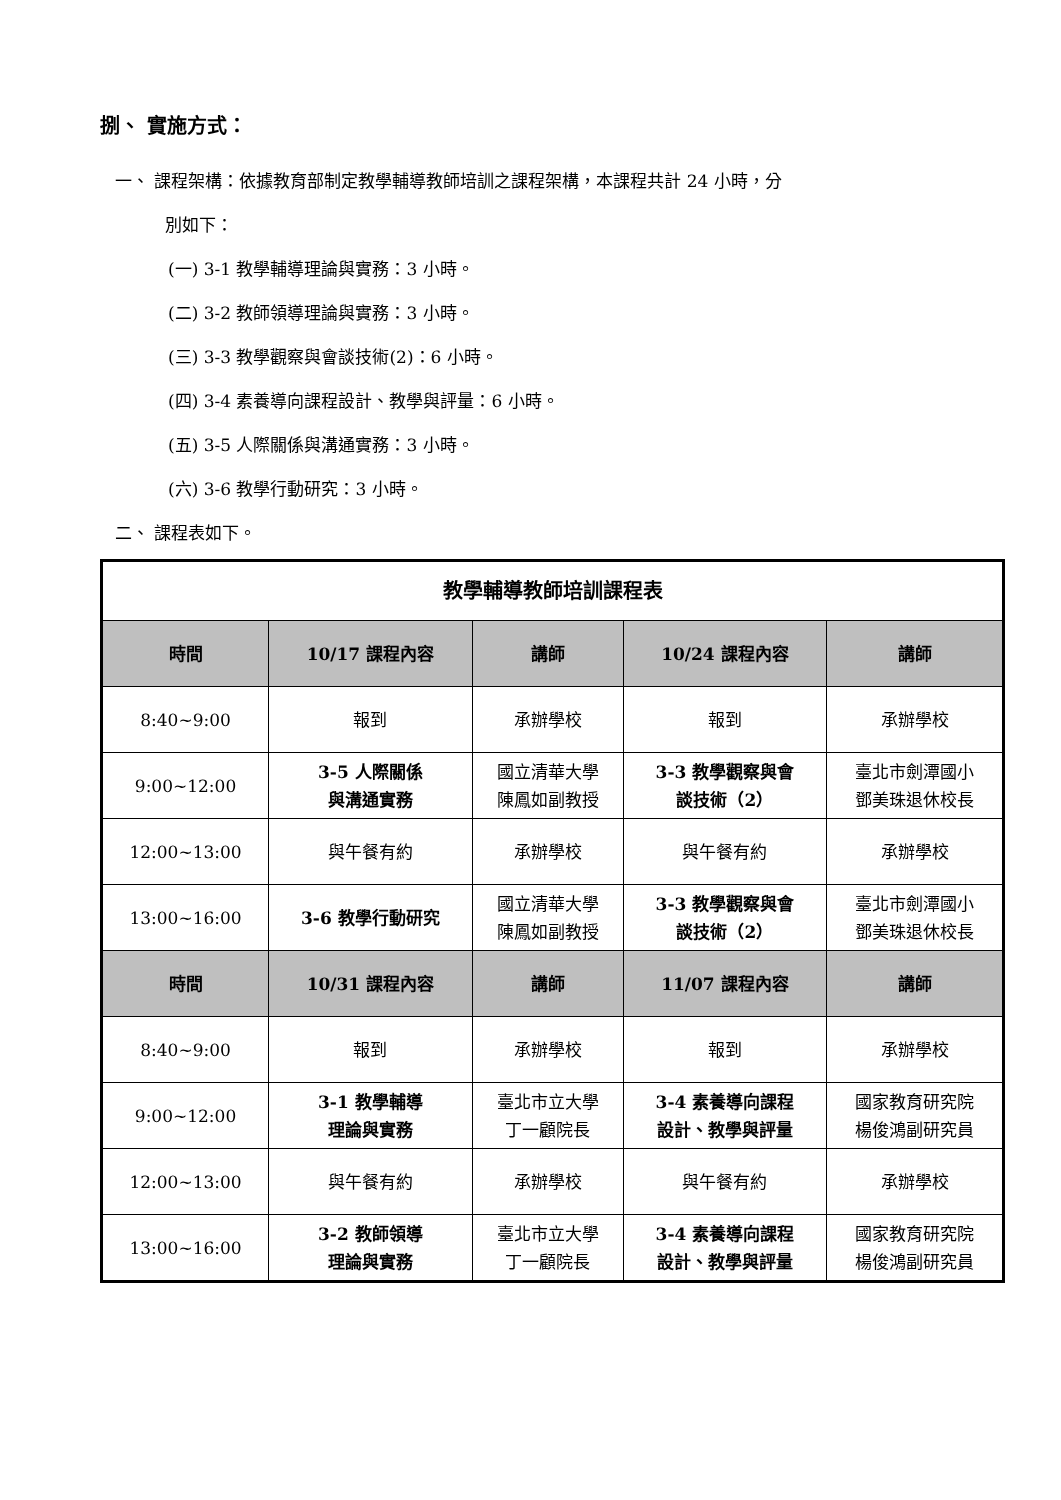捌、 實施方式：
一、 課程架構：依據教育部制定教學輔導教師培訓之課程架構，本課程共計 24 小時，分
別如下：
(一) 3-1 教學輔導理論與實務：3 小時。
(二) 3-2 教師領導理論與實務：3 小時。
(三) 3-3 教學觀察與會談技術(2)：6 小時。
(四) 3-4 素養導向課程設計、教學與評量：6 小時。
(五) 3-5 人際關係與溝通實務：3 小時。
(六) 3-6 教學行動研究：3 小時。
二、 課程表如下。
| 教學輔導教師培訓課程表 | | | | |
| 時間 | 10/17 課程內容 | 講師 | 10/24 課程內容 | 講師 |
| 8:40~9:00 | 報到 | 承辦學校 | 報到 | 承辦學校 |
| 9:00~12:00 | 3-5 人際關係 與溝通實務 | 國立清華大學 陳鳳如副教授 | 3-3 教學觀察與會 談技術（2） | 臺北市劍潭國小 鄧美珠退休校長 |
| 12:00~13:00 | 與午餐有約 | 承辦學校 | 與午餐有約 | 承辦學校 |
| 13:00~16:00 | 3-6 教學行動研究 | 國立清華大學 陳鳳如副教授 | 3-3 教學觀察與會 談技術（2） | 臺北市劍潭國小 鄧美珠退休校長 |
| 時間 | 10/31 課程內容 | 講師 | 11/07 課程內容 | 講師 |
| 8:40~9:00 | 報到 | 承辦學校 | 報到 | 承辦學校 |
| 9:00~12:00 | 3-1 教學輔導 理論與實務 | 臺北市立大學 丁一顧院長 | 3-4 素養導向課程 設計、教學與評量 | 國家教育研究院 楊俊鴻副研究員 |
| 12:00~13:00 | 與午餐有約 | 承辦學校 | 與午餐有約 | 承辦學校 |
| 13:00~16:00 | 3-2 教師領導 理論與實務 | 臺北市立大學 丁一顧院長 | 3-4 素養導向課程 設計、教學與評量 | 國家教育研究院 楊俊鴻副研究員 |